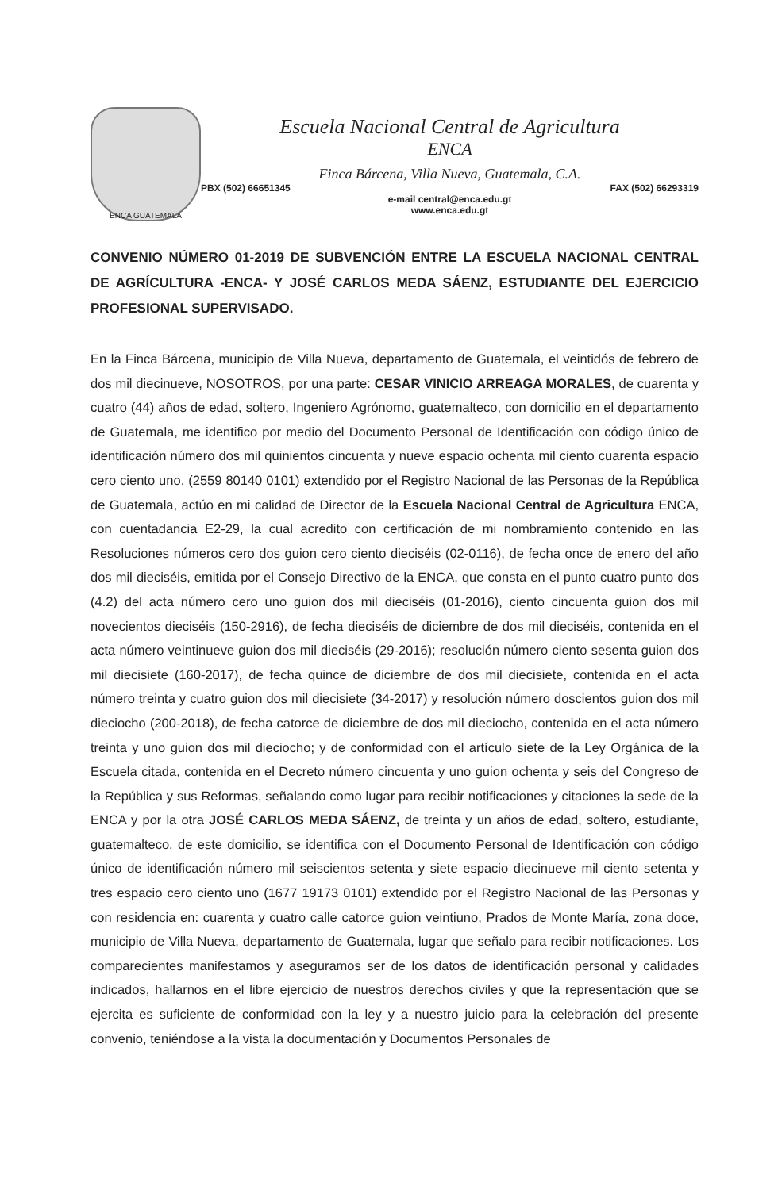ENCA GUATEMALA
Escuela Nacional Central de Agricultura
ENCA
Finca Bárcena, Villa Nueva, Guatemala, C.A.
PBX (502) 66651345 FAX (502) 66293319
e-mail central@enca.edu.gt
www.enca.edu.gt
CONVENIO NÚMERO 01-2019 DE SUBVENCIÓN ENTRE LA ESCUELA NACIONAL CENTRAL DE AGRÍCULTURA -ENCA- Y JOSÉ CARLOS MEDA SÁENZ, ESTUDIANTE DEL EJERCICIO PROFESIONAL SUPERVISADO.
En la Finca Bárcena, municipio de Villa Nueva, departamento de Guatemala, el veintidós de febrero de dos mil diecinueve, NOSOTROS, por una parte: CESAR VINICIO ARREAGA MORALES, de cuarenta y cuatro (44) años de edad, soltero, Ingeniero Agrónomo, guatemalteco, con domicilio en el departamento de Guatemala, me identifico por medio del Documento Personal de Identificación con código único de identificación número dos mil quinientos cincuenta y nueve espacio ochenta mil ciento cuarenta espacio cero ciento uno, (2559 80140 0101) extendido por el Registro Nacional de las Personas de la República de Guatemala, actúo en mi calidad de Director de la Escuela Nacional Central de Agricultura ENCA, con cuentadancia E2-29, la cual acredito con certificación de mi nombramiento contenido en las Resoluciones números cero dos guion cero ciento dieciséis (02-0116), de fecha once de enero del año dos mil dieciséis, emitida por el Consejo Directivo de la ENCA, que consta en el punto cuatro punto dos (4.2) del acta número cero uno guion dos mil dieciséis (01-2016), ciento cincuenta guion dos mil novecientos dieciséis (150-2916), de fecha dieciséis de diciembre de dos mil dieciséis, contenida en el acta número veintinueve guion dos mil dieciséis (29-2016); resolución número ciento sesenta guion dos mil diecisiete (160-2017), de fecha quince de diciembre de dos mil diecisiete, contenida en el acta número treinta y cuatro guion dos mil diecisiete (34-2017) y resolución número doscientos guion dos mil dieciocho (200-2018), de fecha catorce de diciembre de dos mil dieciocho, contenida en el acta número treinta y uno guion dos mil dieciocho; y de conformidad con el artículo siete de la Ley Orgánica de la Escuela citada, contenida en el Decreto número cincuenta y uno guion ochenta y seis del Congreso de la República y sus Reformas, señalando como lugar para recibir notificaciones y citaciones la sede de la ENCA y por la otra JOSÉ CARLOS MEDA SÁENZ, de treinta y un años de edad, soltero, estudiante, guatemalteco, de este domicilio, se identifica con el Documento Personal de Identificación con código único de identificación número mil seiscientos setenta y siete espacio diecinueve mil ciento setenta y tres espacio cero ciento uno (1677 19173 0101) extendido por el Registro Nacional de las Personas y con residencia en: cuarenta y cuatro calle catorce guion veintiuno, Prados de Monte María, zona doce, municipio de Villa Nueva, departamento de Guatemala, lugar que señalo para recibir notificaciones. Los comparecientes manifestamos y aseguramos ser de los datos de identificación personal y calidades indicados, hallarnos en el libre ejercicio de nuestros derechos civiles y que la representación que se ejercita es suficiente de conformidad con la ley y a nuestro juicio para la celebración del presente convenio, teniéndose a la vista la documentación y Documentos Personales de